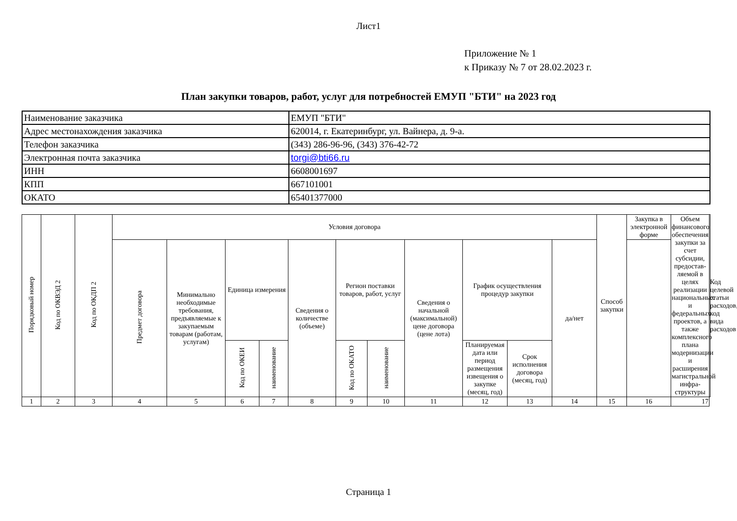Лист1
Приложение № 1
к Приказу № 7 от 28.02.2023 г.
План закупки товаров, работ, услуг для потребностей ЕМУП "БТИ" на 2023 год
| Наименование заказчика | ЕМУП "БТИ" |
| Адрес местонахождения заказчика | 620014, г. Екатеринбург, ул. Вайнера, д. 9-а. |
| Телефон заказчика | (343) 286-96-96, (343) 376-42-72 |
| Электронная почта заказчика | torgi@bti66.ru |
| ИНН | 6608001697 |
| КПП | 667101001 |
| ОКАТО | 65401377000 |
| Порядковый номер | Код по ОКВЭД 2 | Код по ОКДП 2 | Условия договора | | | | | | | | | | | Способ закупки | Закупка в электронной форме | Объем финансового обеспечения закупки за счет субсидии, предостав-ляемой в целях реализации национальных и федеральных проектов, а также комплексного плана модернизации и расширения магистральной инфра-структуры | Код целевой статьи расходов, код вида расходов |
| --- | --- | --- | --- | --- | --- | --- | --- | --- | --- | --- | --- | --- | --- | --- | --- | --- | --- |
| | | | Предмет договора | Минимально необходимые требования, предъявляемые к закупаемым товарам (работам, услугам) | Единица измерения | | Сведения о количестве (объеме) | Регион поставки товаров, работ, услуг | | Сведения о начальной (максимальной) цене договора (цене лота) | График осуществления процедур закупки | | да/нет | | | | |
| | | | | | Код по ОКЕИ | наименование | | Код по ОКАТО | наименование | | Планируемая дата или период размещения извещения о закупке (месяц, год) | Срок исполнения договора (месяц, год) | | | | | |
| 1 | 2 | 3 | 4 | 5 | 6 | 7 | 8 | 9 | 10 | 11 | 12 | 13 | 14 | 15 | 16 | 17 | |
Страница 1